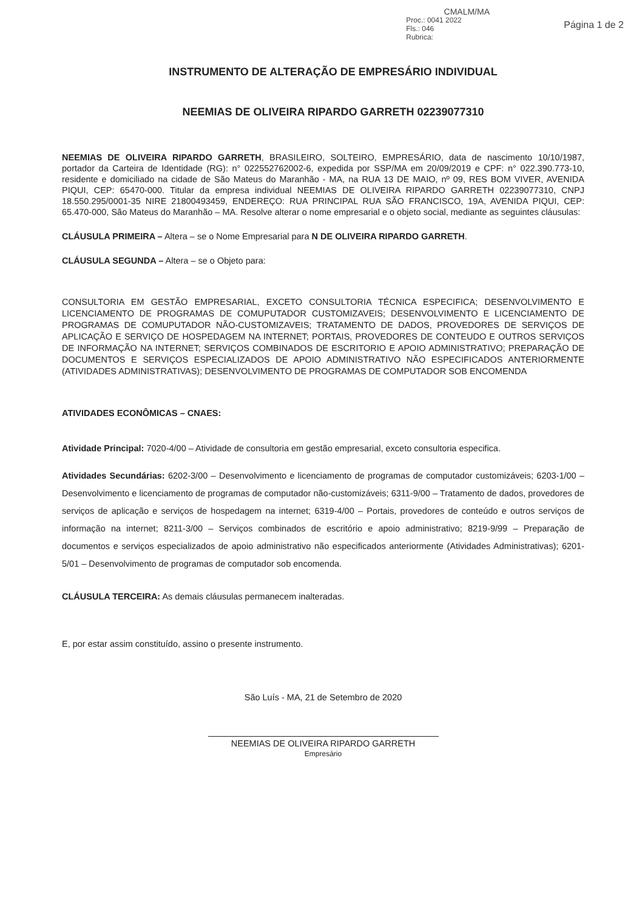CMALM/MA
Proc.: 0041 2022
Fls.: 046
Rubrica:
Página 1 de 2
INSTRUMENTO DE ALTERAÇÃO DE EMPRESÁRIO INDIVIDUAL
NEEMIAS DE OLIVEIRA RIPARDO GARRETH 02239077310
NEEMIAS DE OLIVEIRA RIPARDO GARRETH, BRASILEIRO, SOLTEIRO, EMPRESÁRIO, data de nascimento 10/10/1987, portador da Carteira de Identidade (RG): n° 022552762002-6, expedida por SSP/MA em 20/09/2019 e CPF: n° 022.390.773-10, residente e domiciliado na cidade de São Mateus do Maranhão - MA, na RUA 13 DE MAIO, nº 09, RES BOM VIVER, AVENIDA PIQUI, CEP: 65470-000. Titular da empresa individual NEEMIAS DE OLIVEIRA RIPARDO GARRETH 02239077310, CNPJ 18.550.295/0001-35 NIRE 21800493459, ENDEREÇO: RUA PRINCIPAL RUA SÃO FRANCISCO, 19A, AVENIDA PIQUI, CEP: 65.470-000, São Mateus do Maranhão – MA. Resolve alterar o nome empresarial e o objeto social, mediante as seguintes cláusulas:
CLÁUSULA PRIMEIRA – Altera – se o Nome Empresarial para N DE OLIVEIRA RIPARDO GARRETH.
CLÁUSULA SEGUNDA – Altera – se o Objeto para:
CONSULTORIA EM GESTÃO EMPRESARIAL, EXCETO CONSULTORIA TÉCNICA ESPECIFICA; DESENVOLVIMENTO E LICENCIAMENTO DE PROGRAMAS DE COMUPUTADOR CUSTOMIZAVEIS; DESENVOLVIMENTO E LICENCIAMENTO DE PROGRAMAS DE COMUPUTADOR NÃO-CUSTOMIZAVEIS; TRATAMENTO DE DADOS, PROVEDORES DE SERVIÇOS DE APLICAÇÃO E SERVIÇO DE HOSPEDAGEM NA INTERNET; PORTAIS, PROVEDORES DE CONTEUDO E OUTROS SERVIÇOS DE INFORMAÇÃO NA INTERNET; SERVIÇOS COMBINADOS DE ESCRITORIO E APOIO ADMINISTRATIVO; PREPARAÇÃO DE DOCUMENTOS E SERVIÇOS ESPECIALIZADOS DE APOIO ADMINISTRATIVO NÃO ESPECIFICADOS ANTERIORMENTE (ATIVIDADES ADMINISTRATIVAS); DESENVOLVIMENTO DE PROGRAMAS DE COMPUTADOR SOB ENCOMENDA
ATIVIDADES ECONÔMICAS – CNAES:
Atividade Principal: 7020-4/00 – Atividade de consultoria em gestão empresarial, exceto consultoria especifica.
Atividades Secundárias: 6202-3/00 – Desenvolvimento e licenciamento de programas de computador customizáveis; 6203-1/00 – Desenvolvimento e licenciamento de programas de computador não-customizáveis; 6311-9/00 – Tratamento de dados, provedores de serviços de aplicação e serviços de hospedagem na internet; 6319-4/00 – Portais, provedores de conteúdo e outros serviços de informação na internet; 8211-3/00 – Serviços combinados de escritório e apoio administrativo; 8219-9/99 – Preparação de documentos e serviços especializados de apoio administrativo não especificados anteriormente (Atividades Administrativas); 6201-5/01 – Desenvolvimento de programas de computador sob encomenda.
CLÁUSULA TERCEIRA: As demais cláusulas permanecem inalteradas.
E, por estar assim constituído, assino o presente instrumento.
São Luís - MA, 21 de Setembro de 2020
NEEMIAS DE OLIVEIRA RIPARDO GARRETH
Empresário